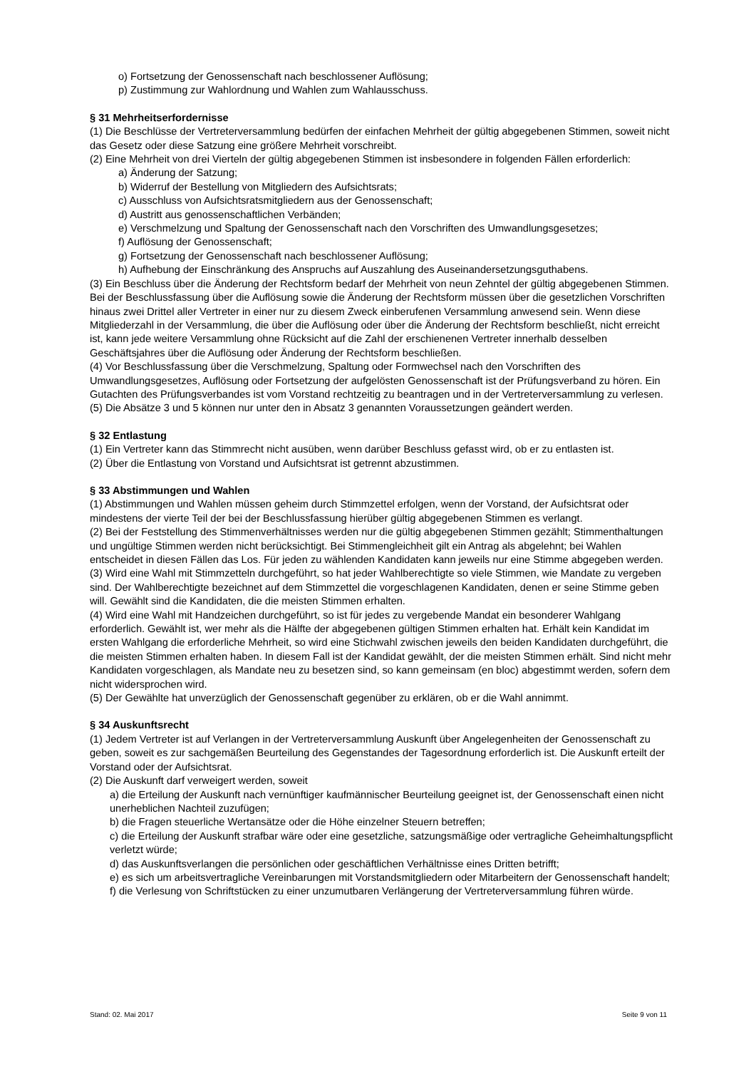o) Fortsetzung der Genossenschaft nach beschlossener Auflösung;
p) Zustimmung zur Wahlordnung und Wahlen zum Wahlausschuss.
§ 31 Mehrheitserfordernisse
(1) Die Beschlüsse der Vertreterversammlung bedürfen der einfachen Mehrheit der gültig abgegebenen Stimmen, soweit nicht das Gesetz oder diese Satzung eine größere Mehrheit vorschreibt.
(2) Eine Mehrheit von drei Vierteln der gültig abgegebenen Stimmen ist insbesondere in folgenden Fällen erforderlich:
a) Änderung der Satzung;
b) Widerruf der Bestellung von Mitgliedern des Aufsichtsrats;
c) Ausschluss von Aufsichtsratsmitgliedern aus der Genossenschaft;
d) Austritt aus genossenschaftlichen Verbänden;
e) Verschmelzung und Spaltung der Genossenschaft nach den Vorschriften des Umwandlungsgesetzes;
f) Auflösung der Genossenschaft;
g) Fortsetzung der Genossenschaft nach beschlossener Auflösung;
h) Aufhebung der Einschränkung des Anspruchs auf Auszahlung des Auseinandersetzungsguthabens.
(3) Ein Beschluss über die Änderung der Rechtsform bedarf der Mehrheit von neun Zehntel der gültig abgegebenen Stimmen. Bei der Beschlussfassung über die Auflösung sowie die Änderung der Rechtsform müssen über die gesetzlichen Vorschriften hinaus zwei Drittel aller Vertreter in einer nur zu diesem Zweck einberufenen Versammlung anwesend sein. Wenn diese Mitgliederzahl in der Versammlung, die über die Auflösung oder über die Änderung der Rechtsform beschließt, nicht erreicht ist, kann jede weitere Versammlung ohne Rücksicht auf die Zahl der erschienenen Vertreter innerhalb desselben Geschäftsjahres über die Auflösung oder Änderung der Rechtsform beschließen.
(4) Vor Beschlussfassung über die Verschmelzung, Spaltung oder Formwechsel nach den Vorschriften des Umwandlungsgesetzes, Auflösung oder Fortsetzung der aufgelösten Genossenschaft ist der Prüfungsverband zu hören. Ein Gutachten des Prüfungsverbandes ist vom Vorstand rechtzeitig zu beantragen und in der Vertreterversammlung zu verlesen.
(5) Die Absätze 3 und 5 können nur unter den in Absatz 3 genannten Voraussetzungen geändert werden.
§ 32 Entlastung
(1) Ein Vertreter kann das Stimmrecht nicht ausüben, wenn darüber Beschluss gefasst wird, ob er zu entlasten ist.
(2) Über die Entlastung von Vorstand und Aufsichtsrat ist getrennt abzustimmen.
§ 33 Abstimmungen und Wahlen
(1) Abstimmungen und Wahlen müssen geheim durch Stimmzettel erfolgen, wenn der Vorstand, der Aufsichtsrat oder mindestens der vierte Teil der bei der Beschlussfassung hierüber gültig abgegebenen Stimmen es verlangt.
(2) Bei der Feststellung des Stimmenverhältnisses werden nur die gültig abgegebenen Stimmen gezählt; Stimmenthaltungen und ungültige Stimmen werden nicht berücksichtigt. Bei Stimmengleichheit gilt ein Antrag als abgelehnt; bei Wahlen entscheidet in diesen Fällen das Los. Für jeden zu wählenden Kandidaten kann jeweils nur eine Stimme abgegeben werden.
(3) Wird eine Wahl mit Stimmzetteln durchgeführt, so hat jeder Wahlberechtigte so viele Stimmen, wie Mandate zu vergeben sind. Der Wahlberechtigte bezeichnet auf dem Stimmzettel die vorgeschlagenen Kandidaten, denen er seine Stimme geben will. Gewählt sind die Kandidaten, die die meisten Stimmen erhalten.
(4) Wird eine Wahl mit Handzeichen durchgeführt, so ist für jedes zu vergebende Mandat ein besonderer Wahlgang erforderlich. Gewählt ist, wer mehr als die Hälfte der abgegebenen gültigen Stimmen erhalten hat. Erhält kein Kandidat im ersten Wahlgang die erforderliche Mehrheit, so wird eine Stichwahl zwischen jeweils den beiden Kandidaten durchgeführt, die die meisten Stimmen erhalten haben. In diesem Fall ist der Kandidat gewählt, der die meisten Stimmen erhält. Sind nicht mehr Kandidaten vorgeschlagen, als Mandate neu zu besetzen sind, so kann gemeinsam (en bloc) abgestimmt werden, sofern dem nicht widersprochen wird.
(5) Der Gewählte hat unverzüglich der Genossenschaft gegenüber zu erklären, ob er die Wahl annimmt.
§ 34 Auskunftsrecht
(1) Jedem Vertreter ist auf Verlangen in der Vertreterversammlung Auskunft über Angelegenheiten der Genossenschaft zu geben, soweit es zur sachgemäßen Beurteilung des Gegenstandes der Tagesordnung erforderlich ist. Die Auskunft erteilt der Vorstand oder der Aufsichtsrat.
(2) Die Auskunft darf verweigert werden, soweit
a) die Erteilung der Auskunft nach vernünftiger kaufmännischer Beurteilung geeignet ist, der Genossenschaft einen nicht unerheblichen Nachteil zuzufügen;
b) die Fragen steuerliche Wertansätze oder die Höhe einzelner Steuern betreffen;
c) die Erteilung der Auskunft strafbar wäre oder eine gesetzliche, satzungsmäßige oder vertragliche Geheimhaltungspflicht verletzt würde;
d) das Auskunftsverlangen die persönlichen oder geschäftlichen Verhältnisse eines Dritten betrifft;
e) es sich um arbeitsvertragliche Vereinbarungen mit Vorstandsmitgliedern oder Mitarbeitern der Genossenschaft handelt;
f) die Verlesung von Schriftstücken zu einer unzumutbaren Verlängerung der Vertreterversammlung führen würde.
Stand: 02. Mai 2017 Seite 9 von 11